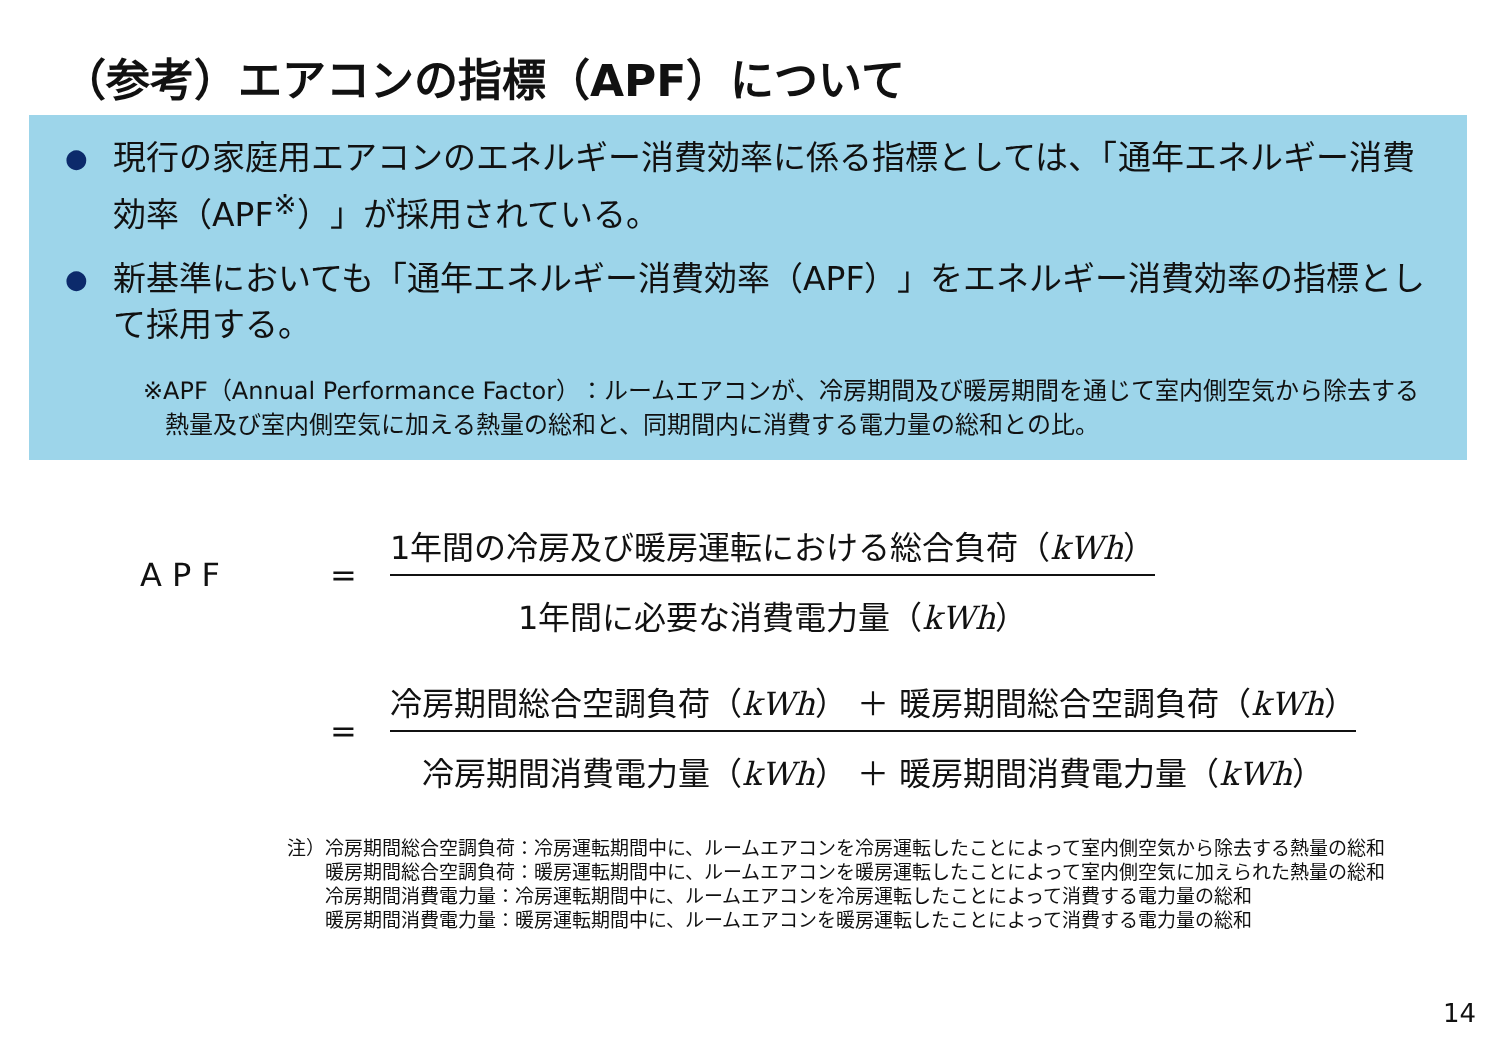（参考）エアコンの指標（APF）について
● 現行の家庭用エアコンのエネルギー消費効率に係る指標としては、「通年エネルギー消費効率（APF<sup>※</sup>）」が採用されている。
● 新基準においても「通年エネルギー消費効率（APF）」をエネルギー消費効率の指標として採用する。
※APF（Annual Performance Factor）：ルームエアコンが、冷房期間及び暖房期間を通じて室内側空気から除去する
熱量及び室内側空気に加える熱量の総和と、同期間内に消費する電力量の総和との比。
A P F =
1年間の冷房及び暖房運転における総合負荷（kWh）
1年間に必要な消費電力量（kWh）
=
冷房期間総合空調負荷（kWh） ＋ 暖房期間総合空調負荷（kWh）
冷房期間消費電力量（kWh） ＋ 暖房期間消費電力量（kWh）
注）冷房期間総合空調負荷：冷房運転期間中に、ルームエアコンを冷房運転したことによって室内側空気から除去する熱量の総和
　　暖房期間総合空調負荷：暖房運転期間中に、ルームエアコンを暖房運転したことによって室内側空気に加えられた熱量の総和
　　冷房期間消費電力量：冷房運転期間中に、ルームエアコンを冷房運転したことによって消費する電力量の総和
　　暖房期間消費電力量：暖房運転期間中に、ルームエアコンを暖房運転したことによって消費する電力量の総和
14